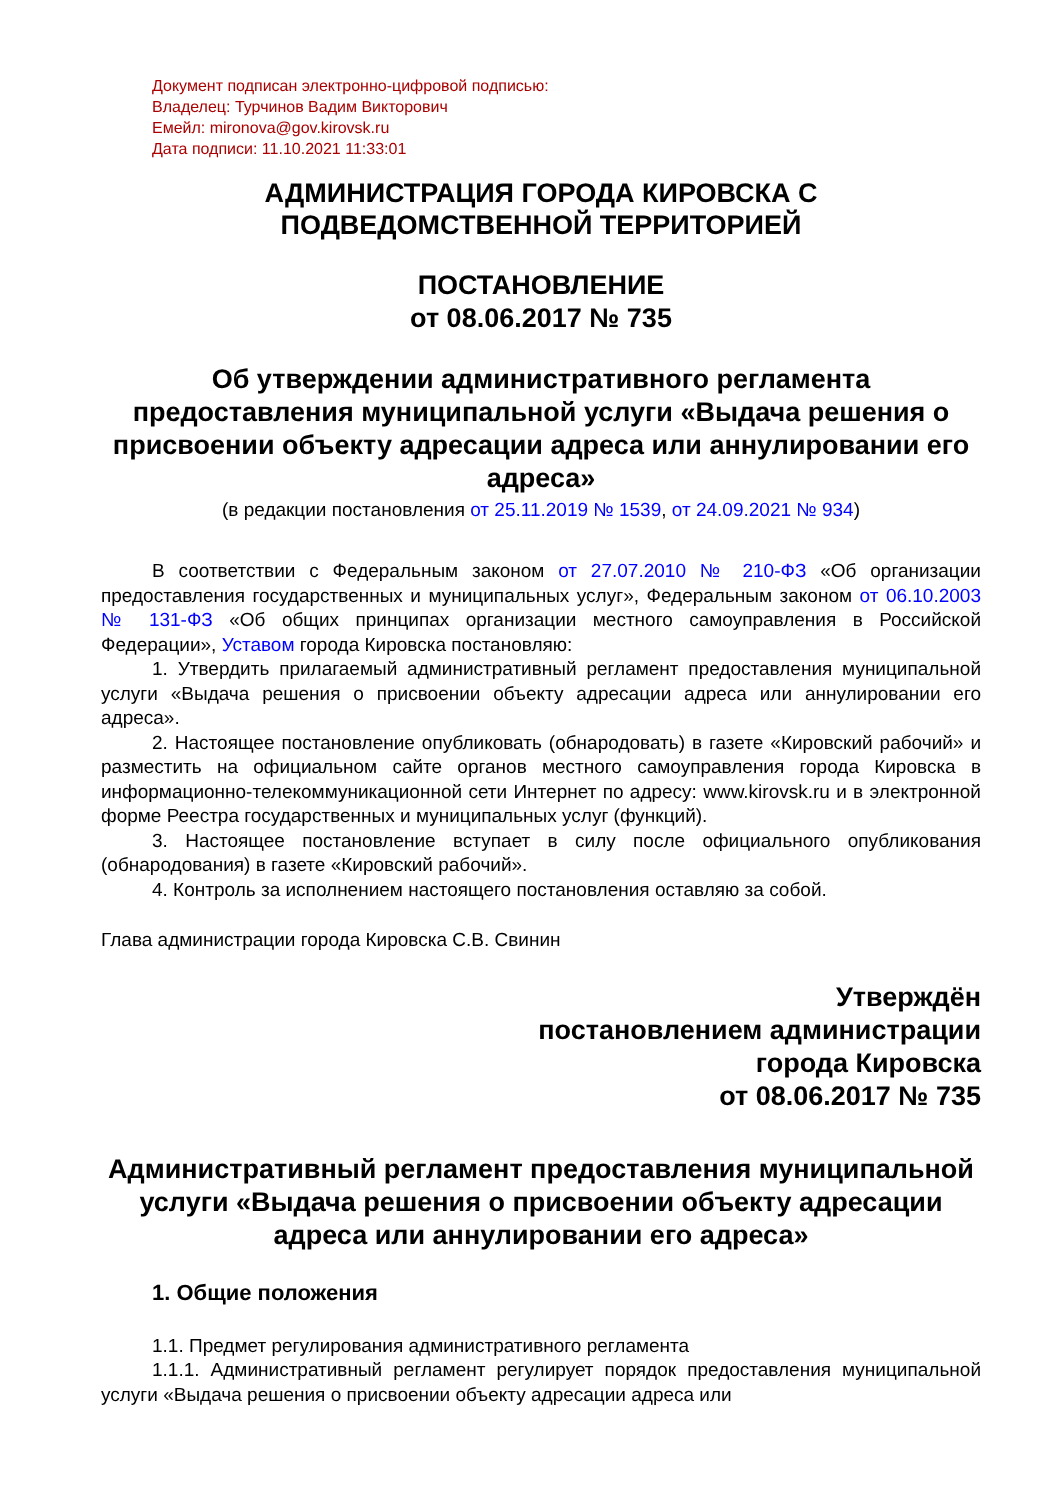Документ подписан электронно-цифровой подписью:
Владелец: Турчинов Вадим Викторович
Емейл: mironova@gov.kirovsk.ru
Дата подписи: 11.10.2021 11:33:01
АДМИНИСТРАЦИЯ ГОРОДА КИРОВСКА С
ПОДВЕДОМСТВЕННОЙ ТЕРРИТОРИЕЙ
ПОСТАНОВЛЕНИЕ
от 08.06.2017 № 735
Об утверждении административного регламента предоставления муниципальной услуги «Выдача решения о присвоении объекту адресации адреса или аннулировании его адреса»
(в редакции постановления от 25.11.2019 № 1539, от 24.09.2021 № 934)
В соответствии с Федеральным законом от 27.07.2010 № 210-ФЗ «Об организации предоставления государственных и муниципальных услуг», Федеральным законом от 06.10.2003 № 131-ФЗ «Об общих принципах организации местного самоуправления в Российской Федерации», Уставом города Кировска постановляю:
1. Утвердить прилагаемый административный регламент предоставления муниципальной услуги «Выдача решения о присвоении объекту адресации адреса или аннулировании его адреса».
2. Настоящее постановление опубликовать (обнародовать) в газете «Кировский рабочий» и разместить на официальном сайте органов местного самоуправления города Кировска в информационно-телекоммуникационной сети Интернет по адресу: www.kirovsk.ru и в электронной форме Реестра государственных и муниципальных услуг (функций).
3. Настоящее постановление вступает в силу после официального опубликования (обнародования) в газете «Кировский рабочий».
4. Контроль за исполнением настоящего постановления оставляю за собой.
Глава администрации города Кировска С.В. Свинин
Утверждён
постановлением администрации
города Кировска
от 08.06.2017 № 735
Административный регламент предоставления муниципальной услуги «Выдача решения о присвоении объекту адресации адреса или аннулировании его адреса»
1. Общие положения
1.1. Предмет регулирования административного регламента
1.1.1. Административный регламент регулирует порядок предоставления муниципальной услуги «Выдача решения о присвоении объекту адресации адреса или